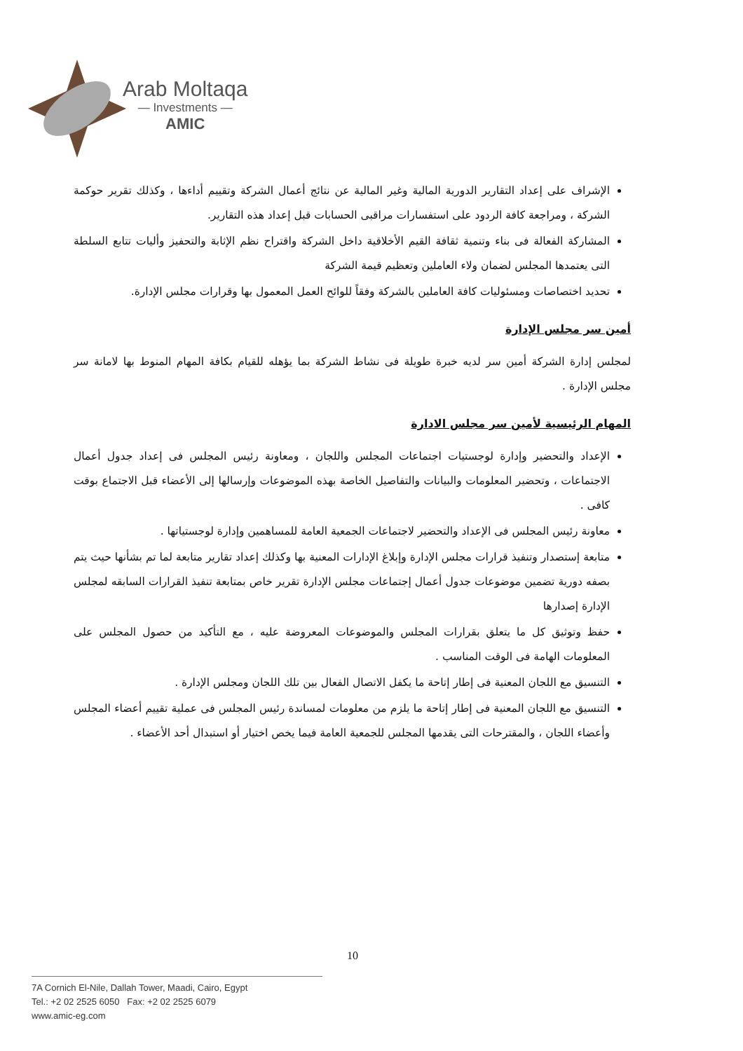Arab Moltaqa
— Investments —
AMIC
الإشراف على إعداد التقارير الدورية المالية وغير المالية عن نتائج أعمال الشركة وتقييم أداءها ، وكذلك تقرير حوكمة الشركة ، ومراجعة كافة الردود على استفسارات مراقبى الحسابات قبل إعداد هذه التقارير.
المشاركة الفعالة فى بناء وتنمية ثقافة القيم الأخلاقية داخل الشركة واقتراح نظم الإثابة والتحفيز وأليات تتابع السلطة التى يعتمدها المجلس لضمان ولاء العاملين وتعظيم قيمة الشركة
تحديد اختصاصات ومسئوليات كافة العاملين بالشركة وفقاً للوائح العمل المعمول بها وقرارات مجلس الإدارة.
أمين سر مجلس الإدارة
لمجلس إدارة الشركة أمين سر لديه خبرة طويلة فى نشاط الشركة بما يؤهله للقيام بكافة المهام المنوط بها لامانة سر مجلس الإدارة .
المهام الرئيسية لأمين سر مجلس الادارة
الإعداد والتحضير وإدارة لوجستيات اجتماعات المجلس واللجان ، ومعاونة رئيس المجلس فى إعداد جدول أعمال الاجتماعات ، وتحضير المعلومات والبيانات والتفاصيل الخاصة بهذه الموضوعات وإرسالها إلى الأعضاء قبل الاجتماع بوقت كافى .
معاونة رئيس المجلس فى الإعداد والتحضير لاجتماعات الجمعية العامة للمساهمين وإدارة لوجستياتها .
متابعة إستصدار وتنفيذ قرارات مجلس الإدارة وإبلاغ الإدارات المعنية بها وكذلك إعداد تقارير متابعة لما تم بشأنها حيث يتم بصفه دورية تضمين موضوعات جدول أعمال إجتماعات مجلس الإدارة تقرير خاص بمتابعة تنفيذ القرارات السابقه لمجلس الإدارة إصدارها
حفظ وتوثيق كل ما يتعلق بقرارات المجلس والموضوعات المعروضة عليه ، مع التأكيد من حصول المجلس على المعلومات الهامة فى الوقت المناسب .
التنسيق مع اللجان المعنية فى إطار إتاحة ما يكفل الاتصال الفعال بين تلك اللجان ومجلس الإدارة .
التنسيق مع اللجان المعنية فى إطار إتاحة ما يلزم من معلومات لمساندة رئيس المجلس فى عملية تقييم أعضاء المجلس وأعضاء اللجان ، والمقترحات التى يقدمها المجلس للجمعية العامة فيما يخص اختيار أو استبدال أحد الأعضاء .
10
7A Cornich El-Nile, Dallah Tower, Maadi, Cairo, Egypt
Tel.: +2 02 2525 6050 Fax: +2 02 2525 6079
www.amic-eg.com